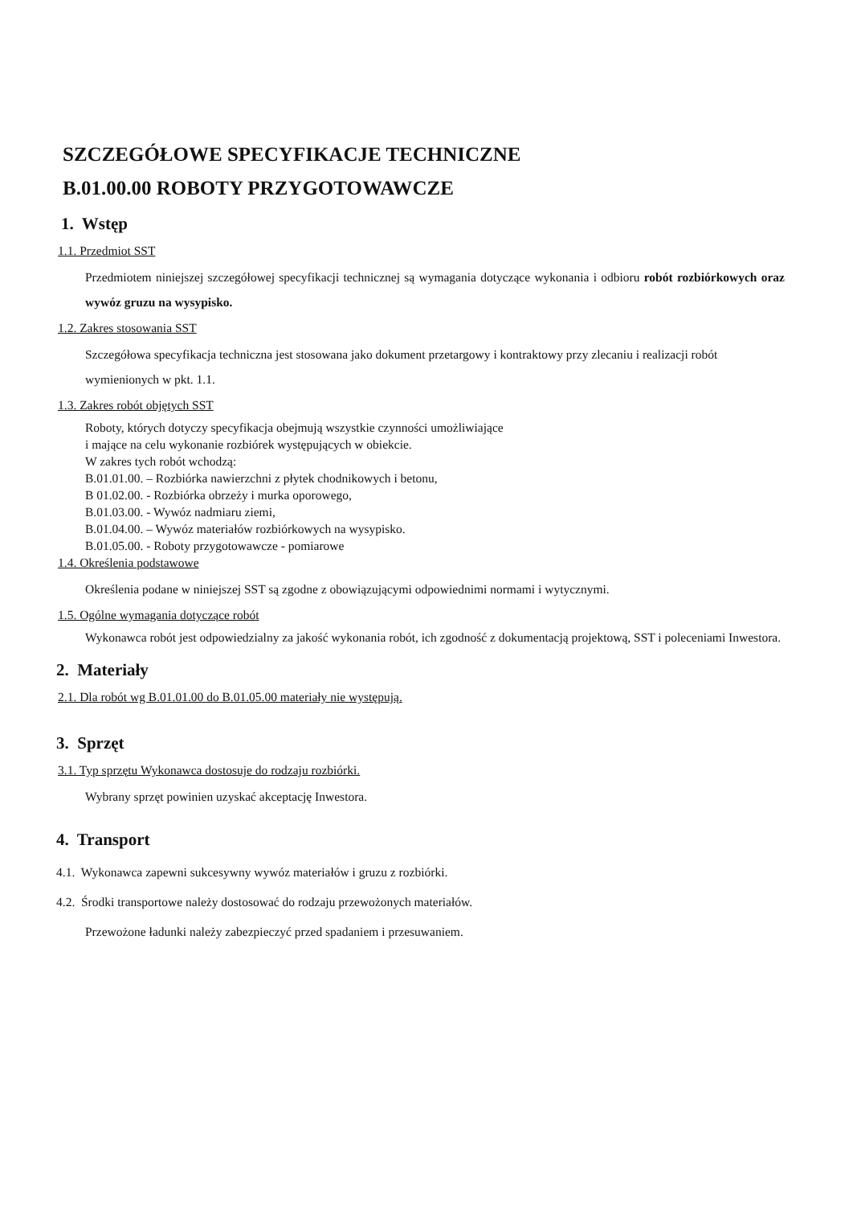SZCZEGÓŁOWE SPECYFIKACJE TECHNICZNE
B.01.00.00 ROBOTY PRZYGOTOWAWCZE
1. Wstęp
1.1. Przedmiot SST
Przedmiotem niniejszej szczegółowej specyfikacji technicznej są wymagania dotyczące wykonania i odbioru robót rozbiórkowych oraz wywóz gruzu na wysypisko.
1.2. Zakres stosowania SST
Szczegółowa specyfikacja techniczna jest stosowana jako dokument przetargowy i kontraktowy przy zlecaniu i realizacji robót wymienionych w pkt. 1.1.
1.3. Zakres robót objętych SST
Roboty, których dotyczy specyfikacja obejmują wszystkie czynności umożliwiające
i mające na celu wykonanie rozbiórek występujących w obiekcie.
W zakres tych robót wchodzą:
B.01.01.00. – Rozbiórka nawierzchni z płytek chodnikowych i betonu,
B 01.02.00. - Rozbiórka obrzeży i murka oporowego,
B.01.03.00. - Wywóz nadmiaru ziemi,
B.01.04.00. – Wywóz materiałów rozbiórkowych na wysypisko.
B.01.05.00. - Roboty przygotowawcze - pomiarowe
1.4. Określenia podstawowe
Określenia podane w niniejszej SST są zgodne z obowiązującymi odpowiednimi normami i wytycznymi.
1.5. Ogólne wymagania dotyczące robót
Wykonawca robót jest odpowiedzialny za jakość wykonania robót, ich zgodność z dokumentacją projektową, SST i poleceniami Inwestora.
2. Materiały
2.1. Dla robót wg B.01.01.00 do B.01.05.00 materiały nie występują.
3. Sprzęt
3.1. Typ sprzętu Wykonawca dostosuje do rodzaju rozbiórki.
Wybrany sprzęt powinien uzyskać akceptację Inwestora.
4. Transport
4.1. Wykonawca zapewni sukcesywny wywóz materiałów i gruzu z rozbiórki.
4.2. Środki transportowe należy dostosować do rodzaju przewożonych materiałów.
Przewożone ładunki należy zabezpieczyć przed spadaniem i przesuwaniem.